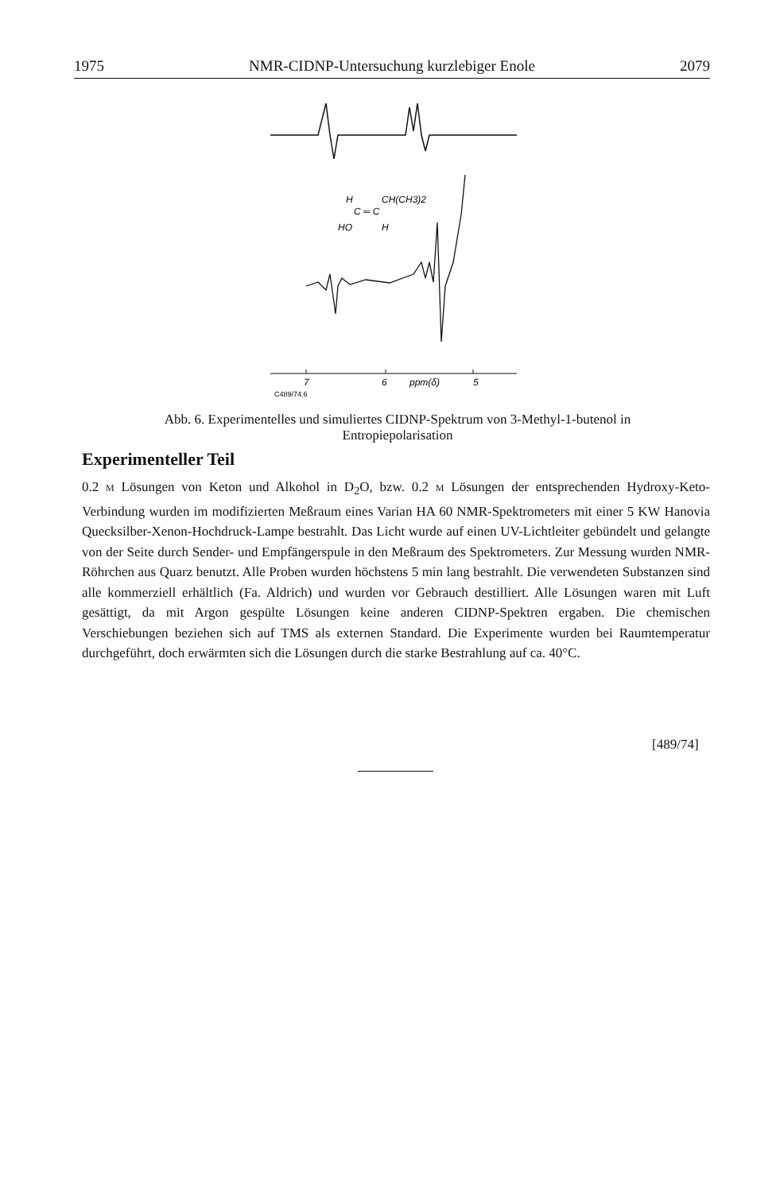1975 NMR-CIDNP-Untersuchung kurzlebiger Enole 2079
H
CH(CH3)2
C ═ C
HO
H
7
6
ppm(δ)
5
C489/74.6
Abb. 6. Experimentelles und simuliertes CIDNP-Spektrum von 3-Methyl-1-butenol in Entropiepolarisation
Experimenteller Teil
0.2 M Lösungen von Keton und Alkohol in D<sub>2</sub>O, bzw. 0.2 M Lösungen der entsprechenden Hydroxy-Keto-Verbindung wurden im modifizierten Meßraum eines Varian HA 60 NMR-Spektrometers mit einer 5 KW Hanovia Quecksilber-Xenon-Hochdruck-Lampe bestrahlt. Das Licht wurde auf einen UV-Lichtleiter gebündelt und gelangte von der Seite durch Sender- und Empfängerspule in den Meßraum des Spektrometers. Zur Messung wurden NMR-Röhrchen aus Quarz benutzt. Alle Proben wurden höchstens 5 min lang bestrahlt. Die verwendeten Substanzen sind alle kommerziell erhältlich (Fa. Aldrich) und wurden vor Gebrauch destilliert. Alle Lösungen waren mit Luft gesättigt, da mit Argon gespülte Lösungen keine anderen CIDNP-Spektren ergaben. Die chemischen Verschiebungen beziehen sich auf TMS als externen Standard. Die Experimente wurden bei Raumtemperatur durchgeführt, doch erwärmten sich die Lösungen durch die starke Bestrahlung auf ca. 40°C.
[489/74]